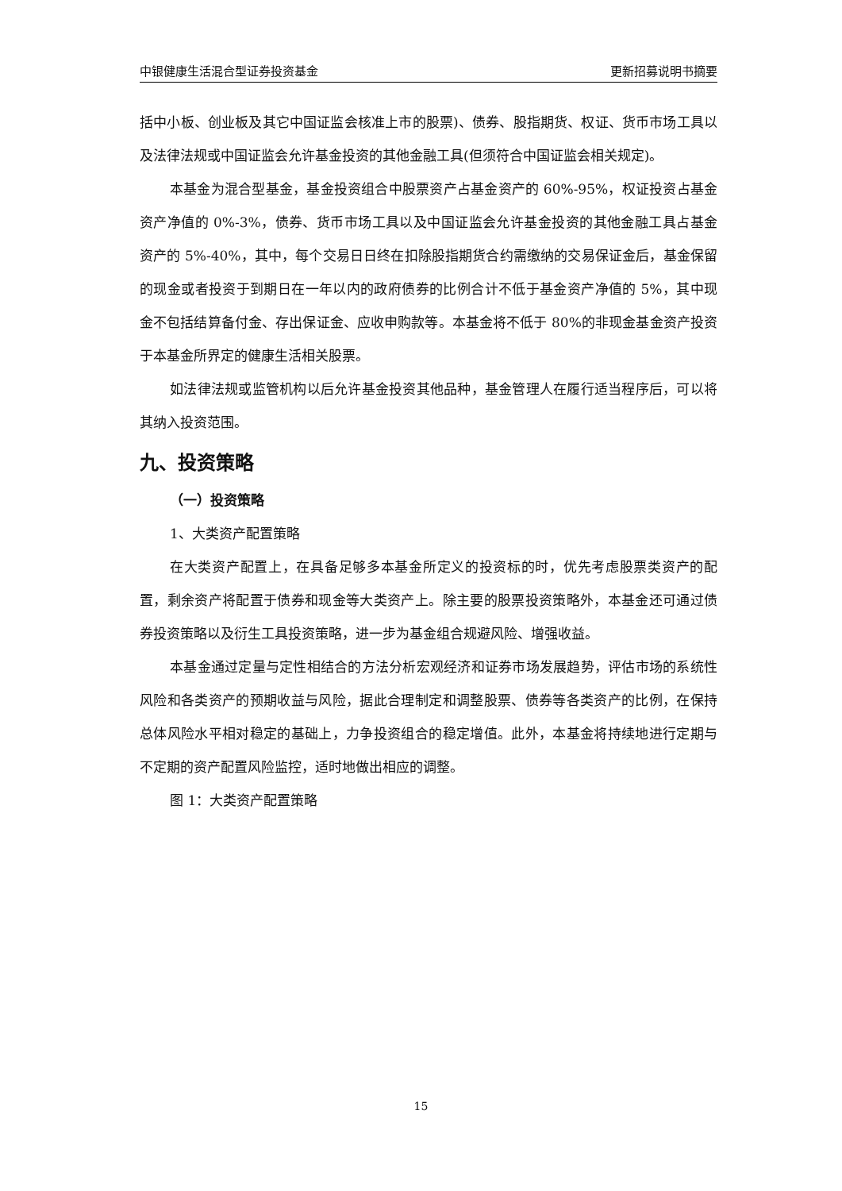中银健康生活混合型证券投资基金 更新招募说明书摘要
括中小板、创业板及其它中国证监会核准上市的股票)、债券、股指期货、权证、货币市场工具以及法律法规或中国证监会允许基金投资的其他金融工具(但须符合中国证监会相关规定)。
本基金为混合型基金，基金投资组合中股票资产占基金资产的 60%-95%，权证投资占基金资产净值的 0%-3%，债券、货币市场工具以及中国证监会允许基金投资的其他金融工具占基金资产的 5%-40%，其中，每个交易日日终在扣除股指期货合约需缴纳的交易保证金后，基金保留的现金或者投资于到期日在一年以内的政府债券的比例合计不低于基金资产净值的 5%，其中现金不包括结算备付金、存出保证金、应收申购款等。本基金将不低于 80%的非现金基金资产投资于本基金所界定的健康生活相关股票。
如法律法规或监管机构以后允许基金投资其他品种，基金管理人在履行适当程序后，可以将其纳入投资范围。
九、投资策略
（一）投资策略
1、大类资产配置策略
在大类资产配置上，在具备足够多本基金所定义的投资标的时，优先考虑股票类资产的配置，剩余资产将配置于债券和现金等大类资产上。除主要的股票投资策略外，本基金还可通过债券投资策略以及衍生工具投资策略，进一步为基金组合规避风险、增强收益。
本基金通过定量与定性相结合的方法分析宏观经济和证券市场发展趋势，评估市场的系统性风险和各类资产的预期收益与风险，据此合理制定和调整股票、债券等各类资产的比例，在保持总体风险水平相对稳定的基础上，力争投资组合的稳定增值。此外，本基金将持续地进行定期与不定期的资产配置风险监控，适时地做出相应的调整。
图 1：大类资产配置策略
15